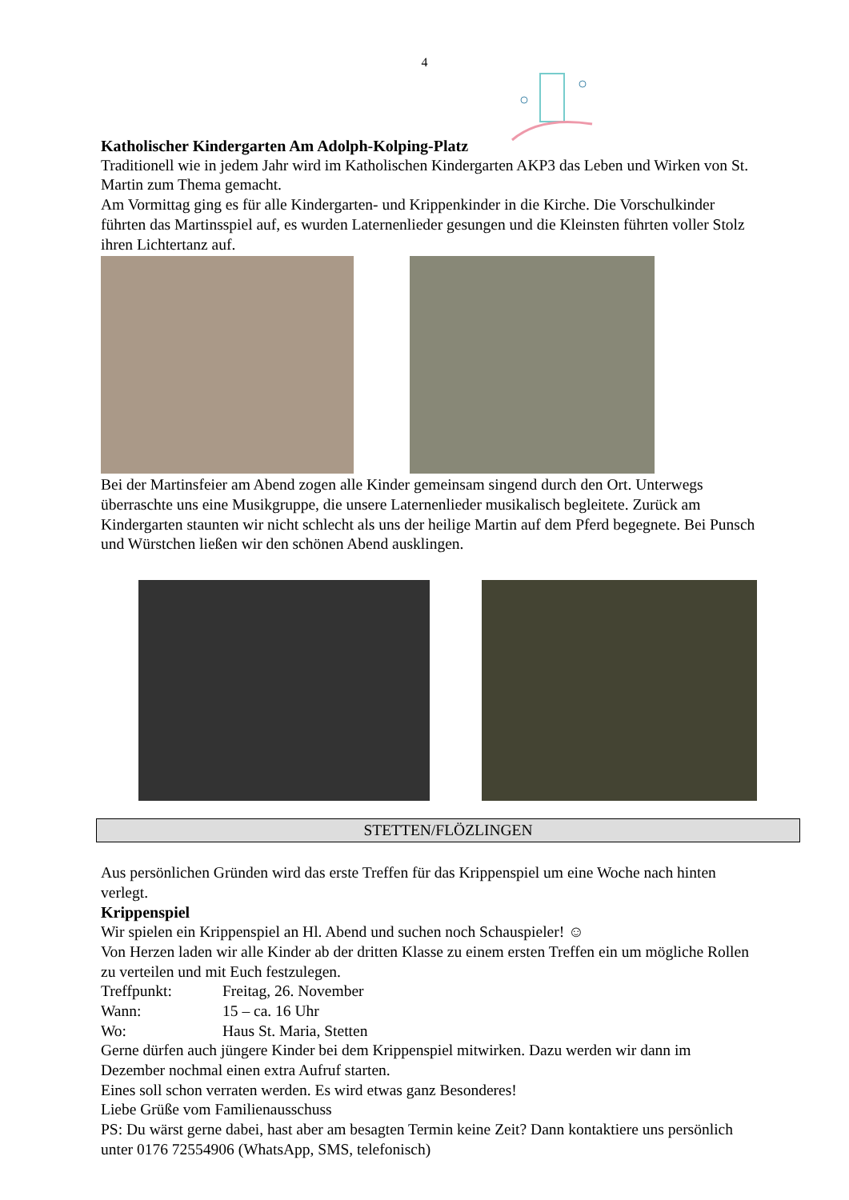4
Katholischer Kindergarten Am Adolph-Kolping-Platz
Traditionell wie in jedem Jahr wird im Katholischen Kindergarten AKP3 das Leben und Wirken von St. Martin zum Thema gemacht.
Am Vormittag ging es für alle Kindergarten- und Krippenkinder in die Kirche. Die Vorschulkinder führten das Martinsspiel auf, es wurden Laternenlieder gesungen und die Kleinsten führten voller Stolz ihren Lichtertanz auf.
Bei der Martinsfeier am Abend zogen alle Kinder gemeinsam singend durch den Ort. Unterwegs überraschte uns eine Musikgruppe, die unsere Laternenlieder musikalisch begleitete. Zurück am Kindergarten staunten wir nicht schlecht als uns der heilige Martin auf dem Pferd begegnete. Bei Punsch und Würstchen ließen wir den schönen Abend ausklingen.
STETTEN/FLÖZLINGEN
Aus persönlichen Gründen wird das erste Treffen für das Krippenspiel um eine Woche nach hinten verlegt.
Krippenspiel
Wir spielen ein Krippenspiel an Hl. Abend und suchen noch Schauspieler! ☺
Von Herzen laden wir alle Kinder ab der dritten Klasse zu einem ersten Treffen ein um mögliche Rollen zu verteilen und mit Euch festzulegen.
Treffpunkt: Freitag, 26. November
Wann: 15 – ca. 16 Uhr
Wo: Haus St. Maria, Stetten
Gerne dürfen auch jüngere Kinder bei dem Krippenspiel mitwirken. Dazu werden wir dann im Dezember nochmal einen extra Aufruf starten.
Eines soll schon verraten werden. Es wird etwas ganz Besonderes!
Liebe Grüße vom Familienausschuss
PS: Du wärst gerne dabei, hast aber am besagten Termin keine Zeit? Dann kontaktiere uns persönlich unter 0176 72554906 (WhatsApp, SMS, telefonisch)